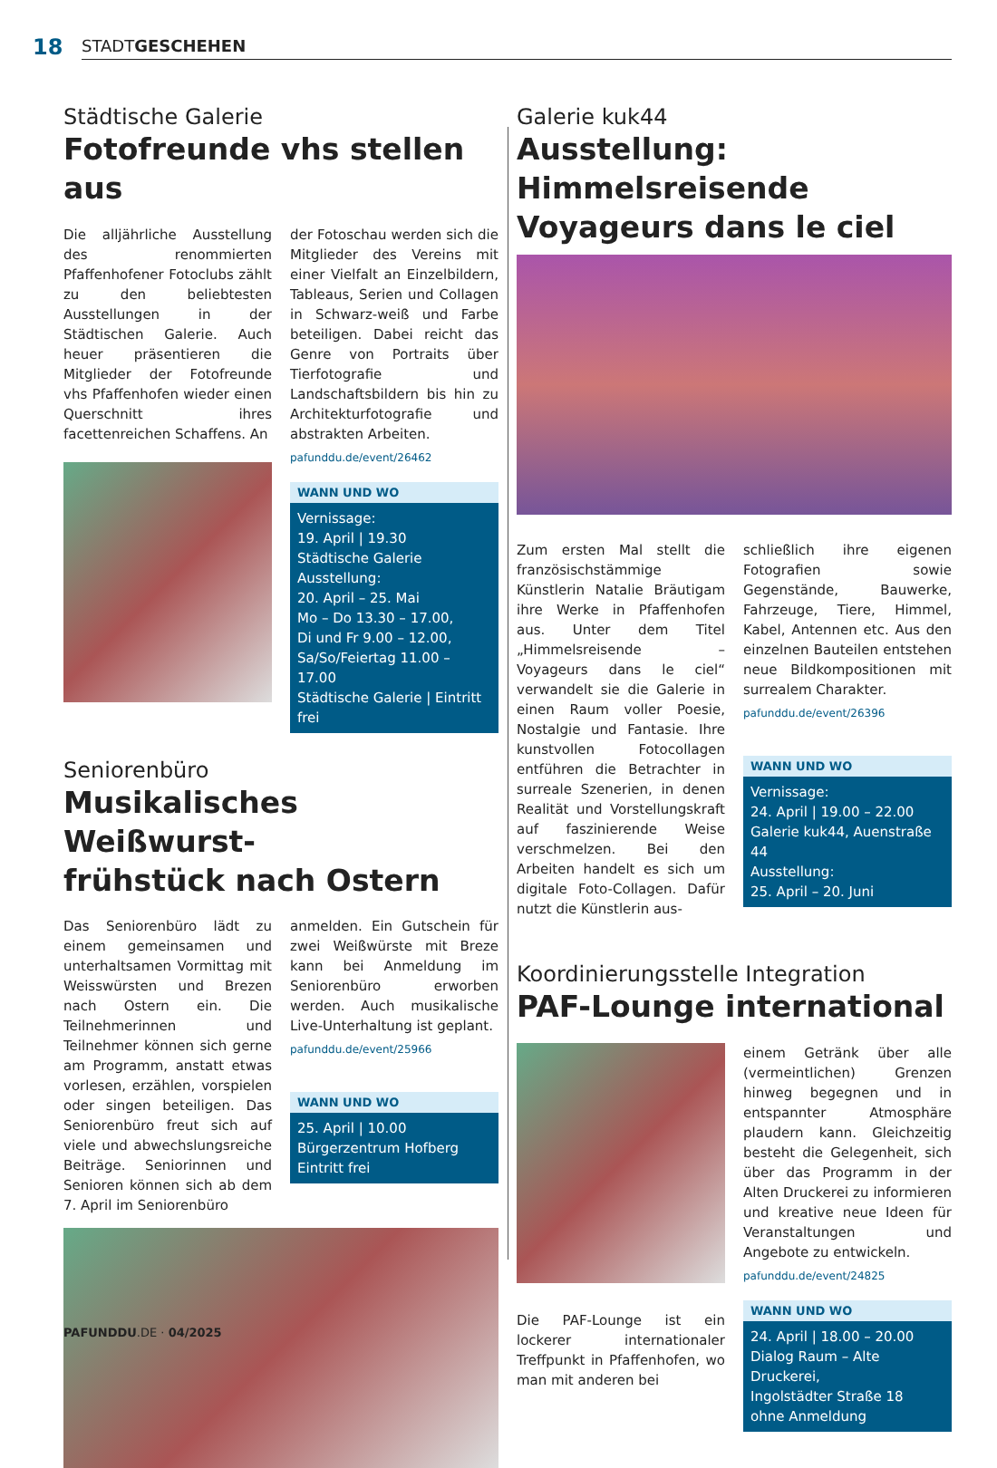18
STADTGESCHEHEN
Städtische Galerie
Fotofreunde vhs stellen aus
Die alljährliche Ausstellung des renommierten Pfaffenhofener Fotoclubs zählt zu den beliebtesten Ausstellungen in der Städtischen Galerie. Auch heuer präsentieren die Mitglieder der Fotofreunde vhs Pfaffenhofen wieder einen Querschnitt ihres facettenreichen Schaffens. An
der Fotoschau werden sich die Mitglieder des Vereins mit einer Vielfalt an Einzelbildern, Tableaus, Serien und Collagen in Schwarz-weiß und Farbe beteiligen. Dabei reicht das Genre von Portraits über Tierfotografie und Landschaftsbildern bis hin zu Architekturfotografie und abstrakten Arbeiten.
pafunddu.de/event/26462
WANN UND WO
Vernissage:
19. April | 19.30
Städtische Galerie
Ausstellung:
20. April – 25. Mai
Mo – Do 13.30 – 17.00,
Di und Fr 9.00 – 12.00,
Sa/So/Feiertag 11.00 – 17.00
Städtische Galerie | Eintritt frei
Seniorenbüro
Musikalisches Weißwurst-
frühstück nach Ostern
Das Seniorenbüro lädt zu einem gemeinsamen und unterhaltsamen Vormittag mit Weisswürsten und Brezen nach Ostern ein. Die Teilnehmerinnen und Teilnehmer können sich gerne am Programm, anstatt etwas vorlesen, erzählen, vorspielen oder singen beteiligen. Das Seniorenbüro freut sich auf viele und abwechslungsreiche Beiträge. Seniorinnen und Senioren können sich ab dem 7. April im Seniorenbüro
anmelden. Ein Gutschein für zwei Weißwürste mit Breze kann bei Anmeldung im Seniorenbüro erworben werden. Auch musikalische Live-Unterhaltung ist geplant.
pafunddu.de/event/25966
WANN UND WO
25. April | 10.00
Bürgerzentrum Hofberg
Eintritt frei
Galerie kuk44
Ausstellung: Himmelsreisende Voyageurs dans le ciel
Zum ersten Mal stellt die französischstämmige Künstlerin Natalie Bräutigam ihre Werke in Pfaffenhofen aus. Unter dem Titel „Himmelsreisende – Voyageurs dans le ciel“ verwandelt sie die Galerie in einen Raum voller Poesie, Nostalgie und Fantasie. Ihre kunstvollen Fotocollagen entführen die Betrachter in surreale Szenerien, in denen Realität und Vorstellungskraft auf faszinierende Weise verschmelzen. Bei den Arbeiten handelt es sich um digitale Foto-Collagen. Dafür nutzt die Künstlerin aus-
schließlich ihre eigenen Fotografien sowie Gegenstände, Bauwerke, Fahrzeuge, Tiere, Himmel, Kabel, Antennen etc. Aus den einzelnen Bauteilen entstehen neue Bildkompositionen mit surrealem Charakter.
pafunddu.de/event/26396
WANN UND WO
Vernissage:
24. April | 19.00 – 22.00
Galerie kuk44, Auenstraße 44
Ausstellung:
25. April – 20. Juni
Koordinierungsstelle Integration
PAF-Lounge international
Die PAF-Lounge ist ein lockerer internationaler Treffpunkt in Pfaffenhofen, wo man mit anderen bei
einem Getränk über alle (vermeintlichen) Grenzen hinweg begegnen und in entspannter Atmosphäre plaudern kann. Gleichzeitig besteht die Gelegenheit, sich über das Programm in der Alten Druckerei zu informieren und kreative neue Ideen für Veranstaltungen und Angebote zu entwickeln.
pafunddu.de/event/24825
WANN UND WO
24. April | 18.00 – 20.00
Dialog Raum – Alte Druckerei,
Ingolstädter Straße 18
ohne Anmeldung
PAFUNDDU.DE · 04/2025